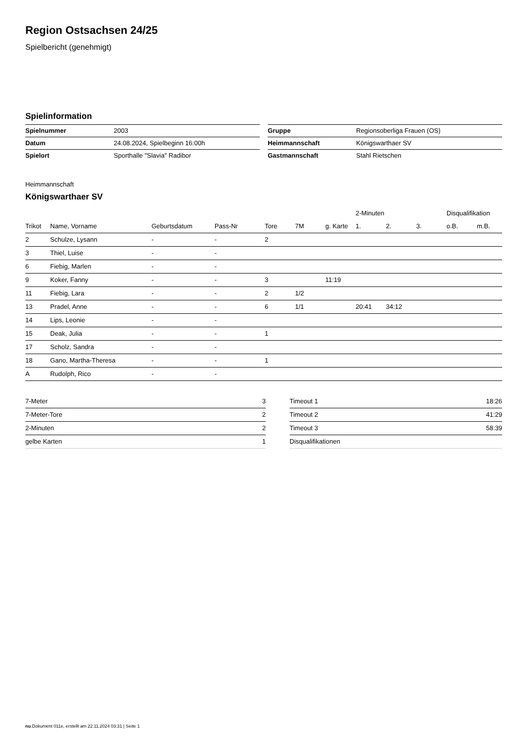Region Ostsachsen 24/25
Spielbericht (genehmigt)
Spielinformation
| Spielnummer | 2003 |
| Datum | 24.08.2024, Spielbeginn 16:00h |
| Spielort | Sporthalle "Slavia" Radibor |
| Gruppe | Regionsoberliga Frauen (OS) |
| Heimmannschaft | Königswarthaer SV |
| Gastmannschaft | Stahl Rietschen |
Heimmannschaft
Königswarthaer SV
| | | | | | | | 2-Minuten | | | Disqualifikation | |
| --- | --- | --- | --- | --- | --- | --- | --- | --- | --- | --- | --- |
| Trikot | Name, Vorname | Geburtsdatum | Pass-Nr | Tore | 7M | g. Karte | 1. | 2. | 3. | o.B. | m.B. |
| 2 | Schulze, Lysann | - | - | 2 | | | | | | | |
| 3 | Thiel, Luise | - | - | | | | | | | | |
| 6 | Fiebig, Marlen | - | - | | | | | | | | |
| 9 | Koker, Fanny | - | - | 3 | | 11:19 | | | | | |
| 11 | Fiebig, Lara | - | - | 2 | 1/2 | | | | | | |
| 13 | Pradel, Anne | - | - | 6 | 1/1 | | 20:41 | 34:12 | | | |
| 14 | Lips, Leonie | - | - | | | | | | | | |
| 15 | Deak, Julia | - | - | 1 | | | | | | | |
| 17 | Scholz, Sandra | - | - | | | | | | | | |
| 18 | Gano, Martha-Theresa | - | - | 1 | | | | | | | |
| A | Rudolph, Rico | - | - | | | | | | | | |
| 7-Meter | 3 |
| 7-Meter-Tore | 2 |
| 2-Minuten | 2 |
| gelbe Karten | 1 |
| Timeout 1 | 18:26 |
| Timeout 2 | 41:29 |
| Timeout 3 | 58:39 |
| Disqualifikationen | |
nu.Dokument 011e, erstellt am 22.11.2024 03:31 | Seite 1